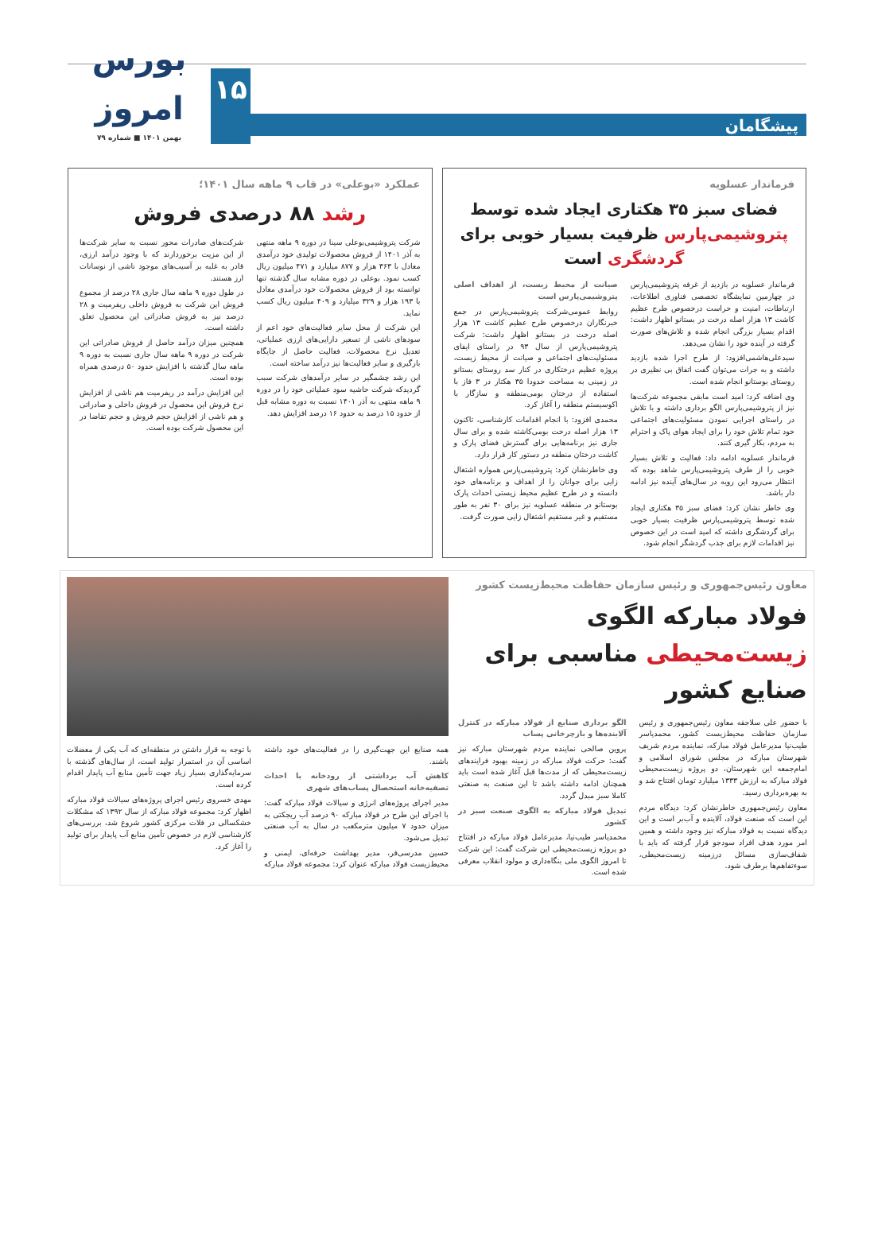پیشگامان
۱۵
بورس امروز
بهمن ۱۴۰۱ ■ شماره ۷۹
فرماندار عسلویه
فضای سبز ۳۵ هکتاری ایجاد شده توسط پتروشیمی‌پارس ظرفیت بسیار خوبی برای گردشگری است
فرماندار عسلویه در بازدید از غرفه پتروشیمی‌پارس در چهارمین نمایشگاه تخصصی فناوری اطلاعات، ارتباطات، امنیت و حراست درخصوص طرح عظیم کاشت ۱۳ هزار اصله درخت در بستانو اظهار داشت: اقدام بسیار بزرگی انجام شده و تلاش‌های صورت گرفته در آینده خود را نشان می‌دهد.
سیدعلی‌هاشمی‌افزود: از طرح اجرا شده بازدید داشته و به جرات می‌توان گفت اتفاق بی نظیری در روستای بوستانو انجام شده است.
وی اضافه کرد: امید است مابقی مجموعه شرکت‌ها نیز از پتروشیمی‌پارس الگو برداری داشته و با تلاش در راستای اجرایی نمودن مسئولیت‌های اجتماعی خود تمام تلاش خود را برای ایجاد هوای پاک و احترام به مردم، بکار گیری کنند.
فرماندار عسلویه ادامه داد: فعالیت و تلاش بسیار خوبی را از طرف پتروشیمی‌پارس شاهد بوده که انتظار می‌رود این رویه در سال‌های آینده نیز ادامه دار باشد.
وی خاطر نشان کرد: فضای سبز ۳۵ هکتاری ایجاد شده توسط پتروشیمی‌پارس ظرفیت بسیار خوبی برای گردشگری داشته که امید است در این خصوص نیز اقدامات لازم برای جذب گردشگر انجام شود.
صیانت از محیط زیست، از اهداف اصلی پتروشیمی‌پارس است
روابط عمومی‌شرکت پتروشیمی‌پارس در جمع خبرنگاران درخصوص طرح عظیم کاشت ۱۳ هزار اصله درخت در بستانو اظهار داشت: شرکت پتروشیمی‌پارس از سال ۹۳ در راستای ایفای مسئولیت‌های اجتماعی و صیانت از محیط زیست، پروژه عظیم درختکاری در کنار سد روستای بستانو در زمینی به مساحت حدودا ۳۵ هکتار در ۳ فاز با استفاده از درختان بومی‌منطقه و سازگار با اکوسیستم منطقه را آغاز کرد.
محمدی افزود: با انجام اقدامات کارشناسی، تاکنون ۱۳ هزار اصله درخت بومی‌کاشته شده و برای سال جاری نیز برنامه‌هایی برای گسترش فضای پارک و کاشت درختان منطقه در دستور کار قرار دارد.
وی خاطرنشان کرد: پتروشیمی‌پارس همواره اشتغال زایی برای جوانان را از اهداف و برنامه‌های خود دانسته و در طرح عظیم محیط زیستی احداث پارک بوستانو در منطقه عسلویه نیز برای ۳۰ نفر به طور مستقیم و غیر مستقیم اشتغال زایی صورت گرفت.
عملکرد «بوعلی» در قاب ۹ ماهه سال ۱۴۰۱؛
رشد ۸۸ درصدی فروش
شرکت پتروشیمی‌بوعلی سینا در دوره ۹ ماهه منتهی به آذر ۱۴۰۱ از فروش محصولات تولیدی خود درآمدی معادل با ۳۶۳ هزار و ۸۷۷ میلیارد و ۴۷۱ میلیون ریال کسب نمود. بوعلی در دوره مشابه سال گذشته تنها توانسته بود از فروش محصولات خود درآمدی معادل با ۱۹۳ هزار و ۳۲۹ میلیارد و ۴۰۹ میلیون ریال کسب نماید.
این شرکت از محل سایر فعالیت‌های خود اعم از سودهای ناشی از تسعیر دارایی‌های ارزی عملیاتی، تعدیل نرخ محصولات، فعالیت حاصل از جایگاه بارگیری و سایر فعالیت‌ها نیز درآمد ساخته است.
این رشد چشمگیر در سایر درآمدهای شرکت سبب گردیدکه شرکت حاشیه سود عملیاتی خود را در دوره ۹ ماهه منتهی به آذر ۱۴۰۱ نسبت به دوره مشابه قبل از حدود ۱۵ درصد به حدود ۱۶ درصد افزایش دهد.
شرکت‌های صادرات محور نسبت به سایر شرکت‌ها از این مزیت برخوردارند که با وجود درآمد ارزی، قادر به غلبه بر آسیب‌های موجود ناشی از نوسانات ارز هستند.
در طول دوره ۹ ماهه سال جاری ۲۸ درصد از مجموع فروش این شرکت به فروش داخلی ریفرمیت و ۲۸ درصد نیز به فروش صادراتی این محصول تعلق داشته است.
همچنین میزان درآمد حاصل از فروش صادراتی این شرکت در دوره ۹ ماهه سال جاری نسبت به دوره ۹ ماهه سال گذشته با افزایش حدود ۵۰ درصدی همراه بوده است.
این افزایش درآمد در ریفرمیت هم ناشی از افزایش نرخ فروش این محصول در فروش داخلی و صادراتی و هم ناشی از افزایش حجم فروش و حجم تقاضا در این محصول شرکت بوده است.
معاون رئیس‌جمهوری و رئیس سازمان حفاظت محیط‌زیست کشور
فولاد مبارکه الگوی زیست‌محیطی مناسبی برای صنایع کشور
با حضور علی سلاجقه معاون رئیس‌جمهوری و رئیس سازمان حفاظت محیط‌زیست کشور، محمدیاسر طیب‌نیا مدیرعامل فولاد مبارکه، نماینده مردم شریف شهرستان مبارکه در مجلس شورای اسلامی و امام‌جمعه این شهرستان، دو پروژه زیست‌محیطی فولاد مبارکه به ارزش ۱۳۳۳ میلیارد تومان افتتاح شد و به بهره‌برداری رسید.
معاون رئیس‌جمهوری خاطرنشان کرد: دیدگاه مردم این است که صنعت فولاد، آلاینده و آب‌بر است و این دیدگاه نسبت به فولاد مبارکه نیز وجود داشته و همین امر مورد هدف افراد سودجو قرار گرفته که باید با شفاف‌سازی مسائل درزمینه زیست‌محیطی، سوءتفاهم‌ها برطرف شود.
الگو برداری صنایع از فولاد مبارکه در کنترل آلاینده‌ها و بازچرخانی پساب
پروین صالحی نماینده مردم شهرستان مبارکه نیز گفت: حرکت فولاد مبارکه در زمینه بهبود فرایندهای زیست‌محیطی که از مدت‌ها قبل آغاز شده است باید همچنان ادامه داشته باشد تا این صنعت به صنعتی کاملا سبز مبدل گردد.
تبدیل فولاد مبارکه به الگوی صنعت سبز در کشور
محمدیاسر طیب‌نیا، مدیرعامل فولاد مبارکه در افتتاح دو پروژه زیست‌محیطی این شرکت گفت: این شرکت تا امروز الگوی ملی بنگاه‌داری و مولود انقلاب معرفی شده است.
همه صنایع این جهت‌گیری را در فعالیت‌های خود داشته باشند.
کاهش آب برداشتی از رودخانه با احداث تصفیه‌خانه استحصال پساب‌های شهری
مدیر اجرای پروژه‌های انرژی و سیالات فولاد مبارکه گفت: با اجرای این طرح در فولاد مبارکه ۹۰ درصد آب ریجکتی به میزان حدود ۷ میلیون مترمکعب در سال به آب صنعتی تبدیل می‌شود.
حسین مدرسی‌فر، مدیر بهداشت حرفه‌ای، ایمنی و محیط‌زیست فولاد مبارکه عنوان کرد: مجموعه فولاد مبارکه با توجه به قرار داشتن در منطقه‌ای که آب یکی از معضلات اساسی آن در استمرار تولید است، از سال‌های گذشته با سرمایه‌گذاری بسیار زیاد جهت تأمین منابع آب پایدار اقدام کرده است.
مهدی خسروی رئیس اجرای پروژه‌های سیالات فولاد مبارکه اظهار کرد: مجموعه فولاد مبارکه از سال ۱۳۹۲ که مشکلات خشکسالی در فلات مرکزی کشور شروع شد، بررسی‌های کارشناسی لازم در خصوص تأمین منابع آب پایدار برای تولید را آغاز کرد.